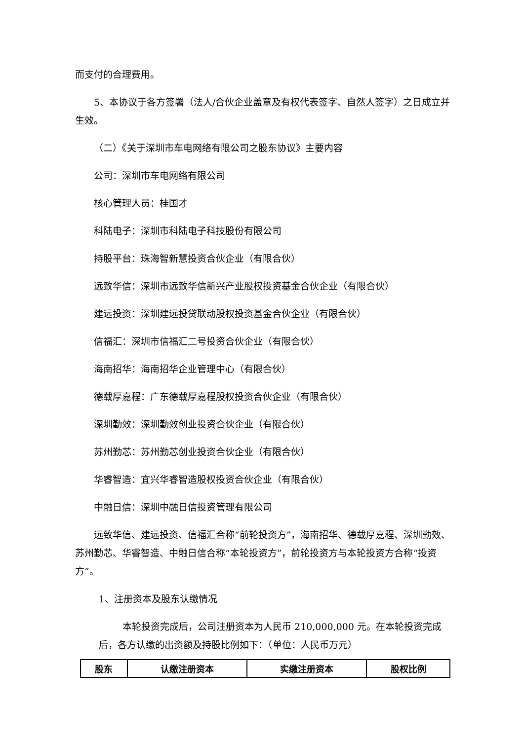而支付的合理费用。
5、本协议于各方签署（法人/合伙企业盖章及有权代表签字、自然人签字）之日成立并生效。
（二）《关于深圳市车电网络有限公司之股东协议》主要内容
公司：深圳市车电网络有限公司
核心管理人员：桂国才
科陆电子：深圳市科陆电子科技股份有限公司
持股平台：珠海智新慧投资合伙企业（有限合伙）
远致华信：深圳市远致华信新兴产业股权投资基金合伙企业（有限合伙）
建远投资：深圳建远投贷联动股权投资基金合伙企业（有限合伙）
信福汇：深圳市信福汇二号投资合伙企业（有限合伙）
海南招华：海南招华企业管理中心（有限合伙）
德载厚嘉程：广东德载厚嘉程股权投资合伙企业（有限合伙）
深圳勤效：深圳勤效创业投资合伙企业（有限合伙）
苏州勤芯：苏州勤芯创业投资合伙企业（有限合伙）
华睿智造：宜兴华睿智造股权投资合伙企业（有限合伙）
中融日信：深圳中融日信投资管理有限公司
远致华信、建远投资、信福汇合称“前轮投资方”，海南招华、德载厚嘉程、深圳勤效、苏州勤芯、华睿智造、中融日信合称“本轮投资方”，前轮投资方与本轮投资方合称“投资方”。
1、注册资本及股东认缴情况
本轮投资完成后，公司注册资本为人民币 210,000,000 元。在本轮投资完成后，各方认缴的出资额及持股比例如下：（单位：人民币万元）
| 股东 | 认缴注册资本 | 实缴注册资本 | 股权比例 |
| --- | --- | --- | --- |